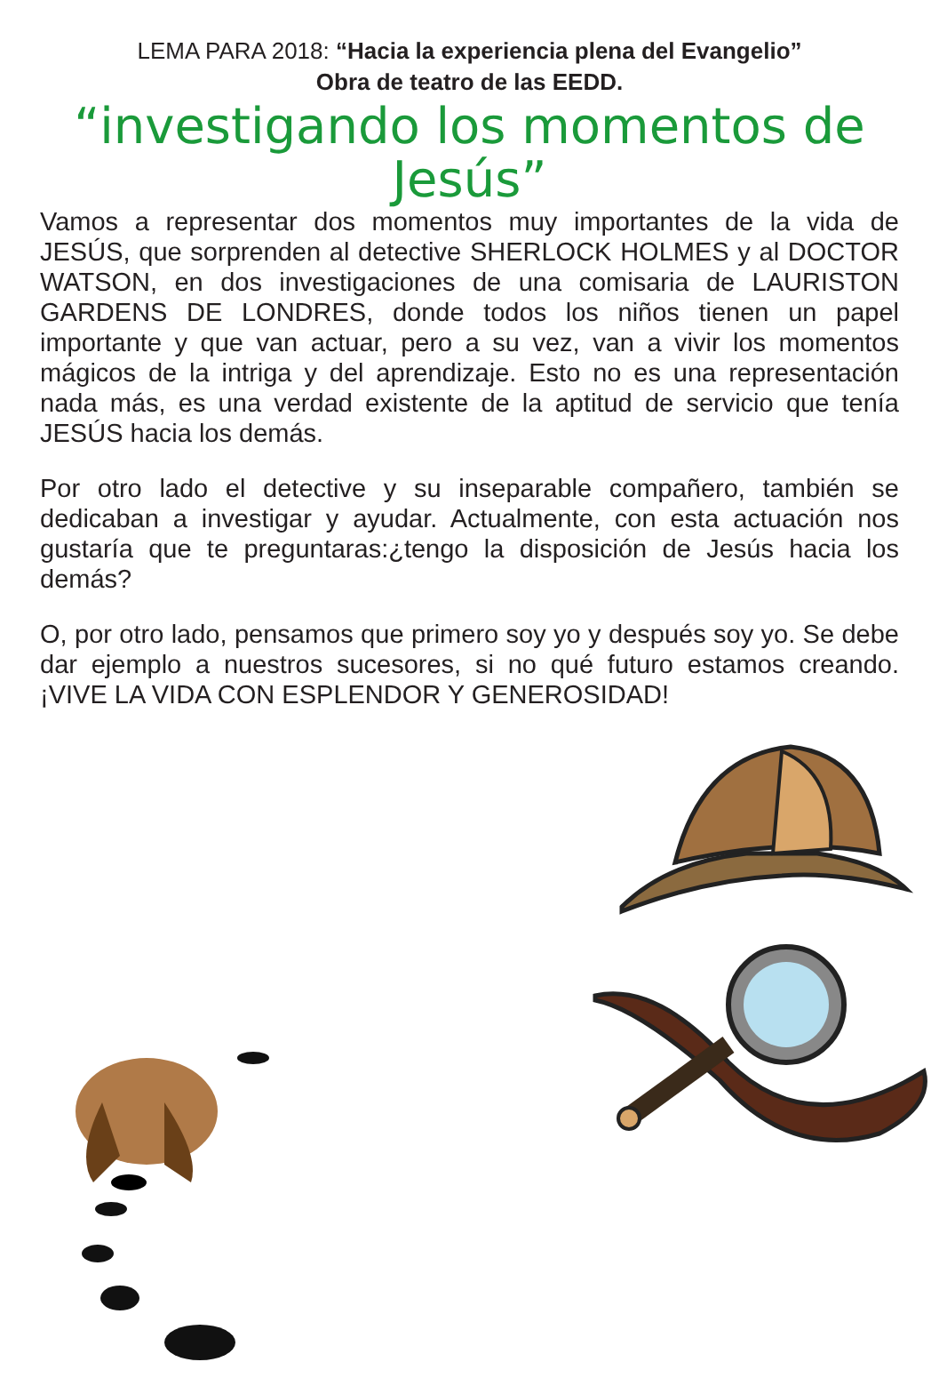LEMA PARA 2018: “Hacia la experiencia plena del Evangelio”
Obra de teatro de las EEDD.
“investigando los momentos de Jesús”
Vamos a representar dos momentos muy importantes de la vida de JESÚS, que sorprenden al detective SHERLOCK HOLMES y al DOCTOR WATSON, en dos investigaciones de una comisaria de LAURISTON GARDENS DE LONDRES, donde todos los niños tienen un papel importante y que van actuar, pero a su vez, van a vivir los momentos mágicos de la intriga y del aprendizaje. Esto no es una representación nada más, es una verdad existente de la aptitud de servicio que tenía JESÚS hacia los demás.
Por otro lado el detective y su inseparable compañero, también se dedicaban a investigar y ayudar. Actualmente, con esta actuación nos gustaría que te preguntaras:¿tengo la disposición de Jesús hacia los demás?
O, por otro lado, pensamos que primero soy yo y después soy yo. Se debe dar ejemplo a nuestros sucesores, si no qué futuro estamos creando. ¡VIVE LA VIDA CON ESPLENDOR Y GENEROSIDAD!